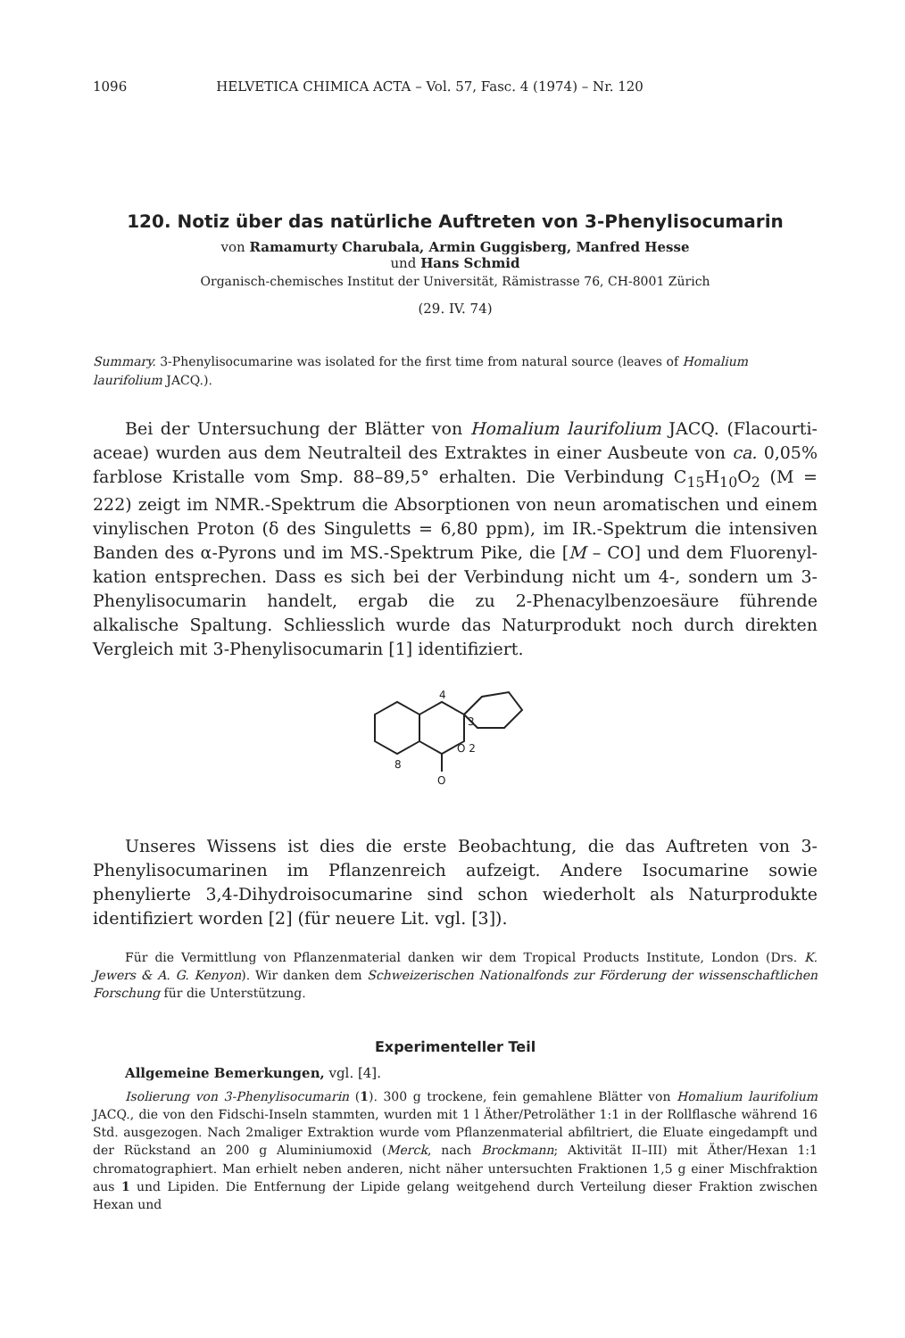1096 HELVETICA CHIMICA ACTA – Vol. 57, Fasc. 4 (1974) – Nr. 120
120. Notiz über das natürliche Auftreten von 3-Phenylisocumarin
von Ramamurty Charubala, Armin Guggisberg, Manfred Hesse
und Hans Schmid
Organisch-chemisches Institut der Universität, Rämistrasse 76, CH-8001 Zürich
(29. IV. 74)
Summary. 3-Phenylisocumarine was isolated for the first time from natural source (leaves of Homalium laurifolium JACQ.).
Bei der Untersuchung der Blätter von Homalium laurifolium JACQ. (Flacourti­aceae) wurden aus dem Neutralteil des Extraktes in einer Ausbeute von ca. 0,05% farblose Kristalle vom Smp. 88–89,5° erhalten. Die Verbindung C<sub>15</sub>H<sub>10</sub>O<sub>2</sub> (M = 222) zeigt im NMR.-Spektrum die Absorptionen von neun aromatischen und einem vinylischen Proton (δ des Singuletts = 6,80 ppm), im IR.-Spektrum die intensiven Banden des α-Pyrons und im MS.-Spektrum Pike, die [M – CO] und dem Fluorenyl­kation entsprechen. Dass es sich bei der Verbindung nicht um 4-, sondern um 3-Phenylisocumarin handelt, ergab die zu 2-Phenacylbenzoesäure führende alkalische Spaltung. Schliesslich wurde das Naturprodukt noch durch direkten Vergleich mit 3-Phenylisocumarin [1] identifiziert.
4
3
O 2
8
O
Unseres Wissens ist dies die erste Beobachtung, die das Auftreten von 3-Phenyl­isocumarinen im Pflanzenreich aufzeigt. Andere Isocumarine sowie phenylierte 3,4-Dihydroisocumarine sind schon wiederholt als Naturprodukte identifiziert worden [2] (für neuere Lit. vgl. [3]).
Für die Vermittlung von Pflanzenmaterial danken wir dem Tropical Products Institute, London (Drs. K. Jewers & A. G. Kenyon). Wir danken dem Schweizerischen Nationalfonds zur Förderung der wissenschaftlichen Forschung für die Unterstützung.
Experimenteller Teil
Allgemeine Bemerkungen, vgl. [4].
Isolierung von 3-Phenylisocumarin (1). 300 g trockene, fein gemahlene Blätter von Homalium laurifolium JACQ., die von den Fidschi-Inseln stammten, wurden mit 1 l Äther/Petroläther 1:1 in der Rollflasche während 16 Std. ausgezogen. Nach 2maliger Extraktion wurde vom Pflanzenmaterial abfiltriert, die Eluate eingedampft und der Rückstand an 200 g Aluminiumoxid (Merck, nach Brockmann; Aktivität II–III) mit Äther/Hexan 1:1 chromatographiert. Man erhielt neben an­deren, nicht näher untersuchten Fraktionen 1,5 g einer Mischfraktion aus 1 und Lipiden. Die Entfernung der Lipide gelang weitgehend durch Verteilung dieser Fraktion zwischen Hexan und